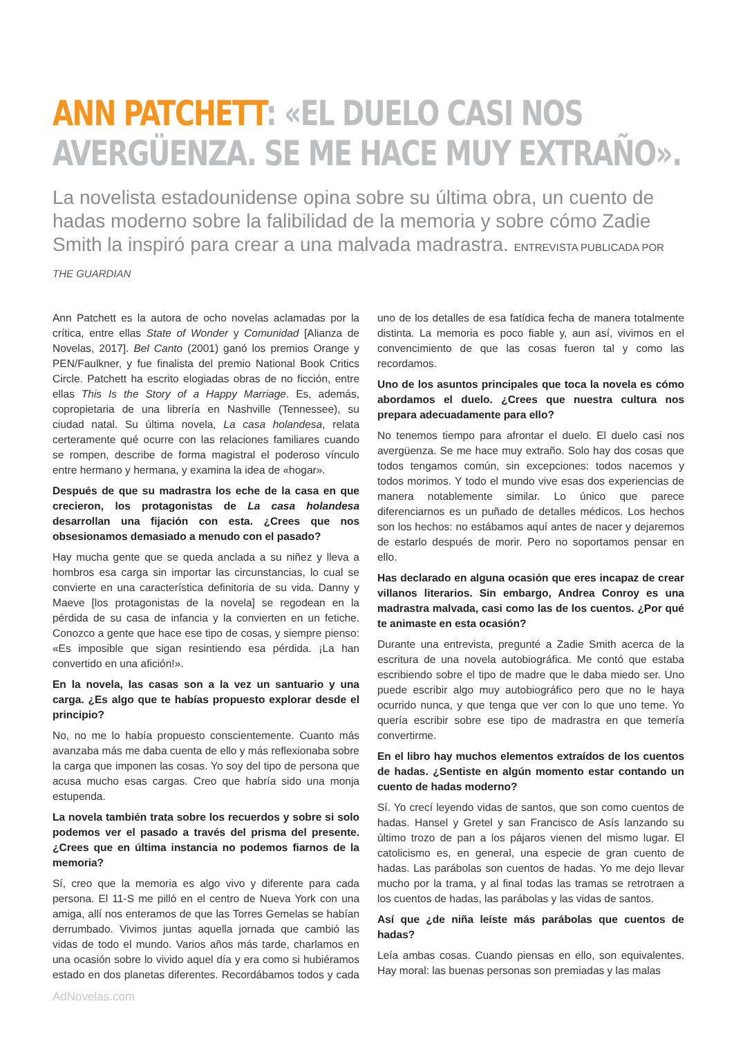ANN PATCHETT: «EL DUELO CASI NOS AVERGÜENZA. SE ME HACE MUY EXTRAÑO».
La novelista estadounidense opina sobre su última obra, un cuento de hadas moderno sobre la falibilidad de la memoria y sobre cómo Zadie Smith la inspiró para crear a una malvada madrastra. ENTREVISTA PUBLICADA POR THE GUARDIAN
Ann Patchett es la autora de ocho novelas aclamadas por la crítica, entre ellas State of Wonder y Comunidad [Alianza de Novelas, 2017]. Bel Canto (2001) ganó los premios Orange y PEN/Faulkner, y fue finalista del premio National Book Critics Circle. Patchett ha escrito elogiadas obras de no ficción, entre ellas This Is the Story of a Happy Marriage. Es, además, copropietaria de una librería en Nashville (Tennessee), su ciudad natal. Su última novela, La casa holandesa, relata certeramente qué ocurre con las relaciones familiares cuando se rompen, describe de forma magistral el poderoso vínculo entre hermano y hermana, y examina la idea de «hogar».
Después de que su madrastra los eche de la casa en que crecieron, los protagonistas de La casa holandesa desarrollan una fijación con esta. ¿Crees que nos obsesionamos demasiado a menudo con el pasado?
Hay mucha gente que se queda anclada a su niñez y lleva a hombros esa carga sin importar las circunstancias, lo cual se convierte en una característica definitoria de su vida. Danny y Maeve [los protagonistas de la novela] se regodean en la pérdida de su casa de infancia y la convierten en un fetiche. Conozco a gente que hace ese tipo de cosas, y siempre pienso: «Es imposible que sigan resintiendo esa pérdida. ¡La han convertido en una afición!».
En la novela, las casas son a la vez un santuario y una carga. ¿Es algo que te habías propuesto explorar desde el principio?
No, no me lo había propuesto conscientemente. Cuanto más avanzaba más me daba cuenta de ello y más reflexionaba sobre la carga que imponen las cosas. Yo soy del tipo de persona que acusa mucho esas cargas. Creo que habría sido una monja estupenda.
La novela también trata sobre los recuerdos y sobre si solo podemos ver el pasado a través del prisma del presente. ¿Crees que en última instancia no podemos fiarnos de la memoria?
Sí, creo que la memoria es algo vivo y diferente para cada persona. El 11-S me pilló en el centro de Nueva York con una amiga, allí nos enteramos de que las Torres Gemelas se habían derrumbado. Vivimos juntas aquella jornada que cambió las vidas de todo el mundo. Varios años más tarde, charlamos en una ocasión sobre lo vivido aquel día y era como si hubiéramos estado en dos planetas diferentes. Recordábamos todos y cada uno de los detalles de esa fatídica fecha de manera totalmente distinta. La memoria es poco fiable y, aun así, vivimos en el convencimiento de que las cosas fueron tal y como las recordamos.
Uno de los asuntos principales que toca la novela es cómo abordamos el duelo. ¿Crees que nuestra cultura nos prepara adecuadamente para ello?
No tenemos tiempo para afrontar el duelo. El duelo casi nos avergüenza. Se me hace muy extraño. Solo hay dos cosas que todos tengamos común, sin excepciones: todos nacemos y todos morimos. Y todo el mundo vive esas dos experiencias de manera notablemente similar. Lo único que parece diferenciarnos es un puñado de detalles médicos. Los hechos son los hechos: no estábamos aquí antes de nacer y dejaremos de estarlo después de morir. Pero no soportamos pensar en ello.
Has declarado en alguna ocasión que eres incapaz de crear villanos literarios. Sin embargo, Andrea Conroy es una madrastra malvada, casi como las de los cuentos. ¿Por qué te animaste en esta ocasión?
Durante una entrevista, pregunté a Zadie Smith acerca de la escritura de una novela autobiográfica. Me contó que estaba escribiendo sobre el tipo de madre que le daba miedo ser. Uno puede escribir algo muy autobiográfico pero que no le haya ocurrido nunca, y que tenga que ver con lo que uno teme. Yo quería escribir sobre ese tipo de madrastra en que temería convertirme.
En el libro hay muchos elementos extraídos de los cuentos de hadas. ¿Sentiste en algún momento estar contando un cuento de hadas moderno?
Sí. Yo crecí leyendo vidas de santos, que son como cuentos de hadas. Hansel y Gretel y san Francisco de Asís lanzando su último trozo de pan a los pájaros vienen del mismo lugar. El catolicismo es, en general, una especie de gran cuento de hadas. Las parábolas son cuentos de hadas. Yo me dejo llevar mucho por la trama, y al final todas las tramas se retrotraen a los cuentos de hadas, las parábolas y las vidas de santos.
Así que ¿de niña leíste más parábolas que cuentos de hadas?
Leía ambas cosas. Cuando piensas en ello, son equivalentes. Hay moral: las buenas personas son premiadas y las malas
AdNovelas.com